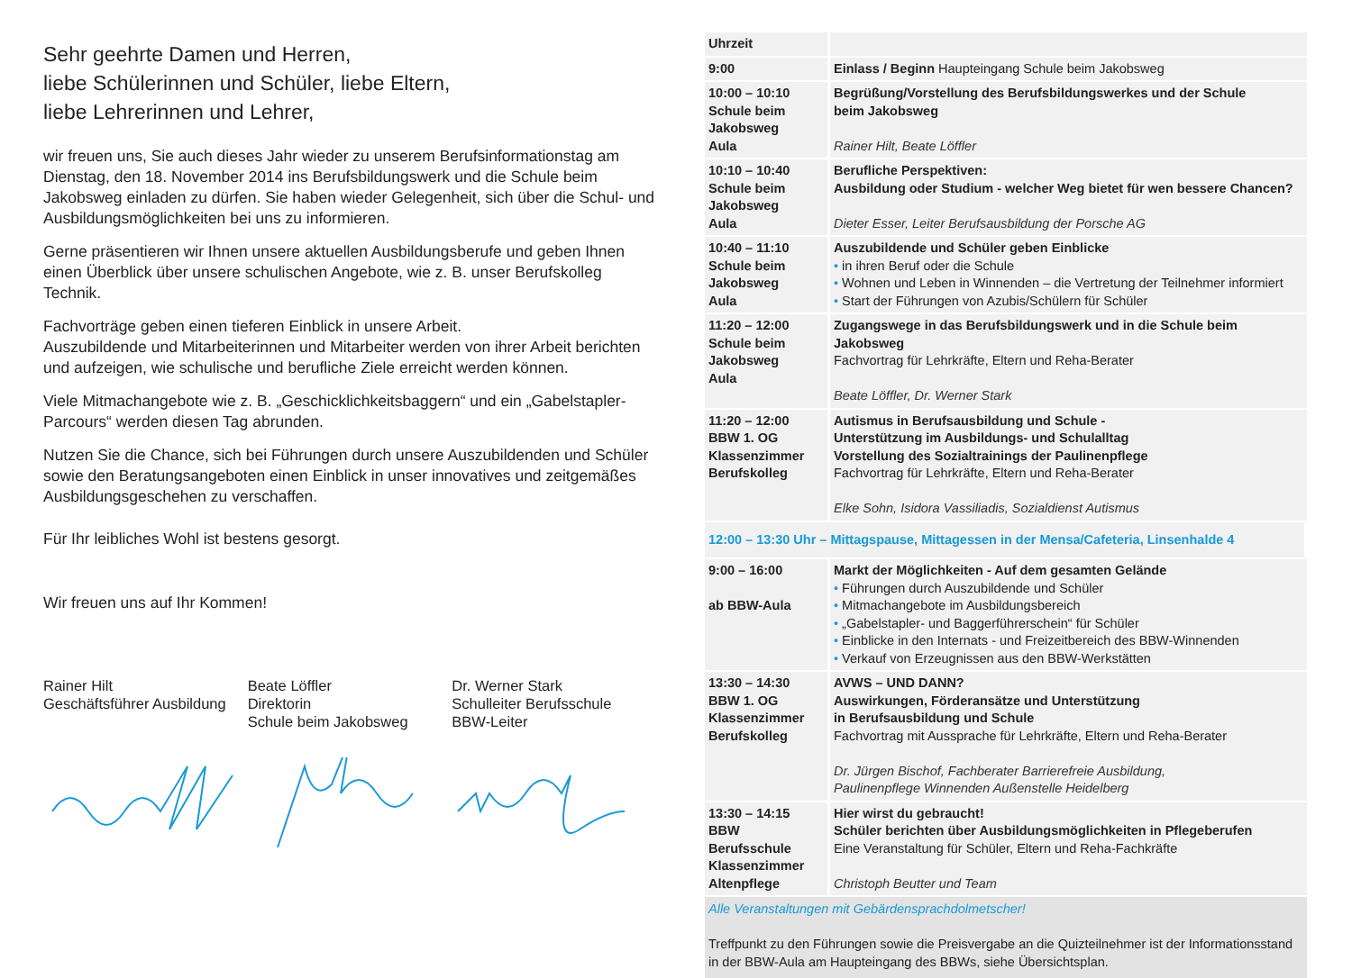Sehr geehrte Damen und Herren,
liebe Schülerinnen und Schüler, liebe Eltern,
liebe Lehrerinnen und Lehrer,
wir freuen uns, Sie auch dieses Jahr wieder zu unserem Berufsinformationstag am Dienstag, den 18. November 2014 ins Berufsbildungswerk und die Schule beim Jakobsweg einladen zu dürfen. Sie haben wieder Gelegenheit, sich über die Schul- und Ausbildungsmöglichkeiten bei uns zu informieren.
Gerne präsentieren wir Ihnen unsere aktuellen Ausbildungsberufe und geben Ihnen einen Überblick über unsere schulischen Angebote, wie z. B. unser Berufskolleg Technik.
Fachvorträge geben einen tieferen Einblick in unsere Arbeit.
Auszubildende und Mitarbeiterinnen und Mitarbeiter werden von ihrer Arbeit berichten und aufzeigen, wie schulische und berufliche Ziele erreicht werden können.
Viele Mitmachangebote wie z. B. „Geschicklichkeitsbaggern“ und ein „Gabelstapler-Parcours“ werden diesen Tag abrunden.
Nutzen Sie die Chance, sich bei Führungen durch unsere Auszubildenden und Schüler sowie den Beratungsangeboten einen Einblick in unser innovatives und zeitgemäßes Ausbildungsgeschehen zu verschaffen.
Für Ihr leibliches Wohl ist bestens gesorgt.
Wir freuen uns auf Ihr Kommen!
Rainer Hilt
Geschäftsführer Ausbildung
Beate Löffler
Direktorin
Schule beim Jakobsweg
Dr. Werner Stark
Schulleiter Berufsschule
BBW-Leiter
| Uhrzeit | |
| --- | --- |
| 9:00 | Einlass / Beginn Haupteingang Schule beim Jakobsweg |
| 10:00 – 10:10 Schule beim Jakobsweg Aula | Begrüßung/Vorstellung des Berufsbildungswerkes und der Schule beim Jakobsweg Rainer Hilt, Beate Löffler |
| 10:10 – 10:40 Schule beim Jakobsweg Aula | Berufliche Perspektiven: Ausbildung oder Studium - welcher Weg bietet für wen bessere Chancen? Dieter Esser, Leiter Berufsausbildung der Porsche AG |
| 10:40 – 11:10 Schule beim Jakobsweg Aula | Auszubildende und Schüler geben Einblicke • in ihren Beruf oder die Schule • Wohnen und Leben in Winnenden – die Vertretung der Teilnehmer informiert • Start der Führungen von Azubis/Schülern für Schüler |
| 11:20 – 12:00 Schule beim Jakobsweg Aula | Zugangswege in das Berufsbildungswerk und in die Schule beim Jakobsweg Fachvortrag für Lehrkräfte, Eltern und Reha-Berater Beate Löffler, Dr. Werner Stark |
| 11:20 – 12:00 BBW 1. OG Klassenzimmer Berufskolleg | Autismus in Berufsausbildung und Schule - Unterstützung im Ausbildungs- und Schulalltag Vorstellung des Sozialtrainings der Paulinenpflege Fachvortrag für Lehrkräfte, Eltern und Reha-Berater Elke Sohn, Isidora Vassiliadis, Sozialdienst Autismus |
| 12:00 – 13:30 Uhr – Mittagspause, Mittagessen in der Mensa/Cafeteria, Linsenhalde 4 | |
| 9:00 – 16:00 ab BBW-Aula | Markt der Möglichkeiten - Auf dem gesamten Gelände • Führungen durch Auszubildende und Schüler • Mitmachangebote im Ausbildungsbereich • „Gabelstapler- und Baggerführerschein“ für Schüler • Einblicke in den Internats - und Freizeitbereich des BBW-Winnenden • Verkauf von Erzeugnissen aus den BBW-Werkstätten |
| 13:30 – 14:30 BBW 1. OG Klassenzimmer Berufskolleg | AVWS – UND DANN? Auswirkungen, Förderansätze und Unterstützung in Berufsausbildung und Schule Fachvortrag mit Aussprache für Lehrkräfte, Eltern und Reha-Berater Dr. Jürgen Bischof, Fachberater Barrierefreie Ausbildung, Paulinenpflege Winnenden Außenstelle Heidelberg |
| 13:30 – 14:15 BBW Berufsschule Klassenzimmer Altenpflege | Hier wirst du gebraucht! Schüler berichten über Ausbildungsmöglichkeiten in Pflegeberufen Eine Veranstaltung für Schüler, Eltern und Reha-Fachkräfte Christoph Beutter und Team |
Alle Veranstaltungen mit Gebärdensprachdolmetscher!
Treffpunkt zu den Führungen sowie die Preisvergabe an die Quizteilnehmer ist der Informationsstand in der BBW-Aula am Haupteingang des BBWs, siehe Übersichtsplan.